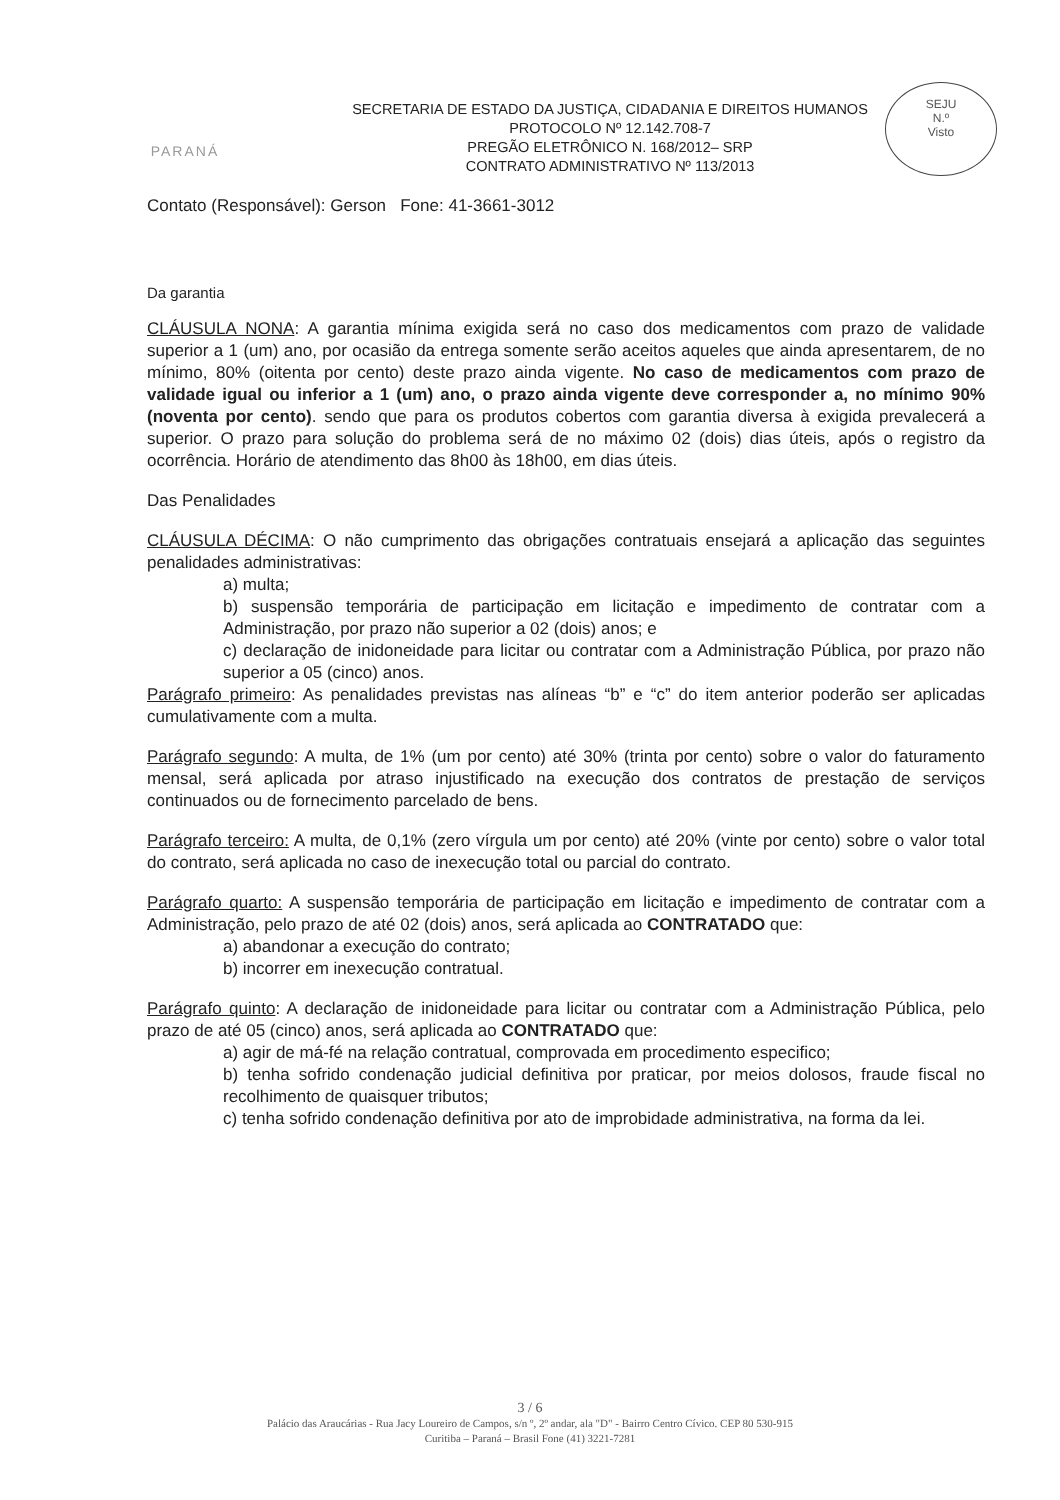PARANÁ
SECRETARIA DE ESTADO DA JUSTIÇA, CIDADANIA E DIREITOS HUMANOS
PROTOCOLO Nº 12.142.708-7
PREGÃO ELETRÔNICO N. 168/2012– SRP
CONTRATO ADMINISTRATIVO Nº 113/2013
SEJU
N.º
Visto
Contato (Responsável): Gerson Fone: 41-3661-3012
Da garantia
CLÁUSULA NONA: A garantia mínima exigida será no caso dos medicamentos com prazo de validade superior a 1 (um) ano, por ocasião da entrega somente serão aceitos aqueles que ainda apresentarem, de no mínimo, 80% (oitenta por cento) deste prazo ainda vigente. No caso de medicamentos com prazo de validade igual ou inferior a 1 (um) ano, o prazo ainda vigente deve corresponder a, no mínimo 90% (noventa por cento). sendo que para os produtos cobertos com garantia diversa à exigida prevalecerá a superior. O prazo para solução do problema será de no máximo 02 (dois) dias úteis, após o registro da ocorrência. Horário de atendimento das 8h00 às 18h00, em dias úteis.
Das Penalidades
CLÁUSULA DÉCIMA: O não cumprimento das obrigações contratuais ensejará a aplicação das seguintes penalidades administrativas:
a) multa;
b) suspensão temporária de participação em licitação e impedimento de contratar com a Administração, por prazo não superior a 02 (dois) anos; e
c) declaração de inidoneidade para licitar ou contratar com a Administração Pública, por prazo não superior a 05 (cinco) anos.
Parágrafo primeiro: As penalidades previstas nas alíneas “b” e “c” do item anterior poderão ser aplicadas cumulativamente com a multa.
Parágrafo segundo: A multa, de 1% (um por cento) até 30% (trinta por cento) sobre o valor do faturamento mensal, será aplicada por atraso injustificado na execução dos contratos de prestação de serviços continuados ou de fornecimento parcelado de bens.
Parágrafo terceiro: A multa, de 0,1% (zero vírgula um por cento) até 20% (vinte por cento) sobre o valor total do contrato, será aplicada no caso de inexecução total ou parcial do contrato.
Parágrafo quarto: A suspensão temporária de participação em licitação e impedimento de contratar com a Administração, pelo prazo de até 02 (dois) anos, será aplicada ao CONTRATADO que:
a) abandonar a execução do contrato;
b) incorrer em inexecução contratual.
Parágrafo quinto: A declaração de inidoneidade para licitar ou contratar com a Administração Pública, pelo prazo de até 05 (cinco) anos, será aplicada ao CONTRATADO que:
a) agir de má-fé na relação contratual, comprovada em procedimento especifico;
b) tenha sofrido condenação judicial definitiva por praticar, por meios dolosos, fraude fiscal no recolhimento de quaisquer tributos;
c) tenha sofrido condenação definitiva por ato de improbidade administrativa, na forma da lei.
3 / 6
Palácio das Araucárias - Rua Jacy Loureiro de Campos, s/n º, 2º andar, ala "D" - Bairro Centro Cívico. CEP 80 530-915
Curitiba – Paraná – Brasil Fone (41) 3221-7281